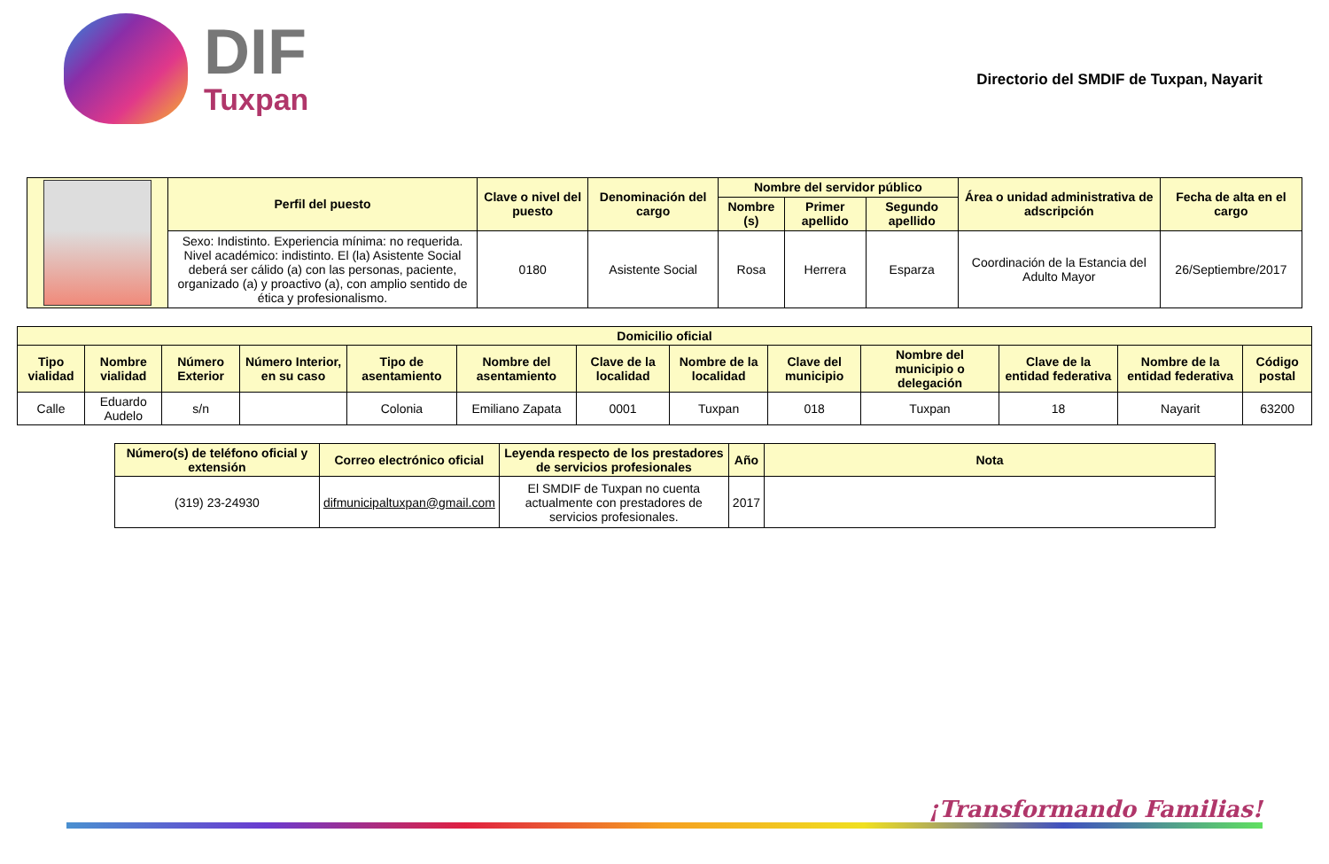DIF
Tuxpan
Directorio del SMDIF de Tuxpan, Nayarit
| | Perfil del puesto | Clave o nivel del puesto | Denominación del cargo | Nombre del servidor público | | | Área o unidad administrativa de adscripción | Fecha de alta en el cargo |
| --- | --- | --- | --- | --- | --- | --- | --- | --- |
| | | | | Nombre (s) | Primer apellido | Segundo apellido | | |
| | Sexo: Indistinto. Experiencia mínima: no requerida. Nivel académico: indistinto. El (la) Asistente Social deberá ser cálido (a) con las personas, paciente, organizado (a) y proactivo (a), con amplio sentido de ética y profesionalismo. | 0180 | Asistente Social | Rosa | Herrera | Esparza | Coordinación de la Estancia del Adulto Mayor | 26/Septiembre/2017 |
| Domicilio oficial | | | | | | | | | | | | |
| --- | --- | --- | --- | --- | --- | --- | --- | --- | --- | --- | --- | --- |
| Tipo vialidad | Nombre vialidad | Número Exterior | Número Interior, en su caso | Tipo de asentamiento | Nombre del asentamiento | Clave de la localidad | Nombre de la localidad | Clave del municipio | Nombre del municipio o delegación | Clave de la entidad federativa | Nombre de la entidad federativa | Código postal |
| Calle | Eduardo Audelo | s/n | | Colonia | Emiliano Zapata | 0001 | Tuxpan | 018 | Tuxpan | 18 | Nayarit | 63200 |
| Número(s) de teléfono oficial y extensión | Correo electrónico oficial | Leyenda respecto de los prestadores de servicios profesionales | Año | Nota |
| --- | --- | --- | --- | --- |
| (319) 23-24930 | difmunicipaltuxpan@gmail.com | El SMDIF de Tuxpan no cuenta actualmente con prestadores de servicios profesionales. | 2017 | |
¡Transformando Familias!